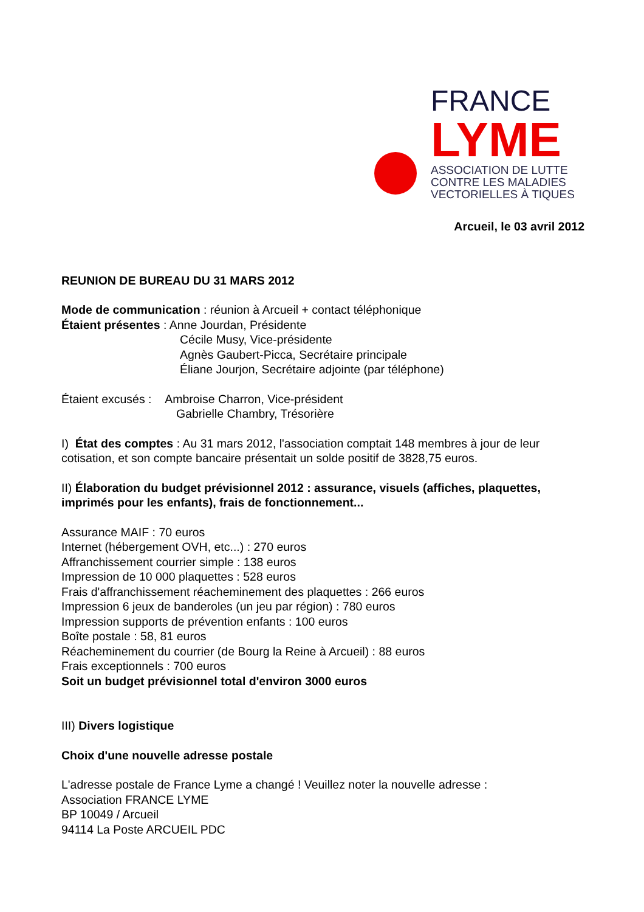FRANCE
LYME
ASSOCIATION DE LUTTE
CONTRE LES MALADIES
VECTORIELLES À TIQUES
Arcueil, le 03 avril 2012
REUNION DE BUREAU DU 31 MARS 2012
Mode de communication : réunion à Arcueil + contact téléphonique
Étaient présentes : Anne Jourdan, Présidente
Cécile Musy, Vice-présidente
Agnès Gaubert-Picca, Secrétaire principale
Éliane Jourjon, Secrétaire adjointe (par téléphone)
Étaient excusés : Ambroise Charron, Vice-président
Gabrielle Chambry, Trésorière
I) État des comptes : Au 31 mars 2012, l'association comptait 148 membres à jour de leur cotisation, et son compte bancaire présentait un solde positif de 3828,75 euros.
II) Élaboration du budget prévisionnel 2012 : assurance, visuels (affiches, plaquettes, imprimés pour les enfants), frais de fonctionnement...
Assurance MAIF : 70 euros
Internet (hébergement OVH, etc...) : 270 euros
Affranchissement courrier simple : 138 euros
Impression de 10 000 plaquettes : 528 euros
Frais d'affranchissement réacheminement des plaquettes : 266 euros
Impression 6 jeux de banderoles (un jeu par région) : 780 euros
Impression supports de prévention enfants : 100 euros
Boîte postale : 58, 81 euros
Réacheminement du courrier (de Bourg la Reine à Arcueil) : 88 euros
Frais exceptionnels : 700 euros
Soit un budget prévisionnel total d'environ 3000 euros
III) Divers logistique
Choix d'une nouvelle adresse postale
L'adresse postale de France Lyme a changé ! Veuillez noter la nouvelle adresse :
Association FRANCE LYME
BP 10049 / Arcueil
94114 La Poste ARCUEIL PDC